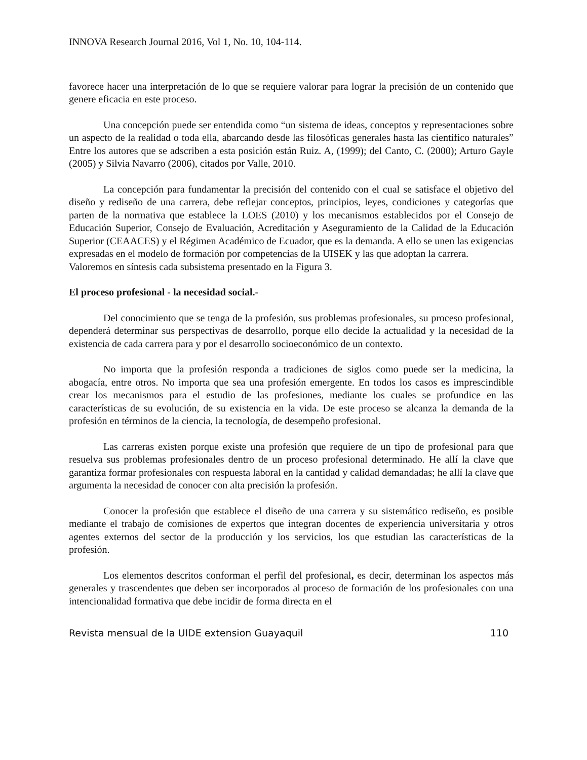INNOVA Research Journal 2016, Vol 1, No. 10, 104-114.
favorece hacer una interpretación de lo que se requiere valorar para lograr la precisión de un contenido que genere eficacia en este proceso.
Una concepción puede ser entendida como “un sistema de ideas, conceptos y representaciones sobre un aspecto de la realidad o toda ella, abarcando desde las filosóficas generales hasta las científico naturales” Entre los autores que se adscriben a esta posición están Ruiz. A, (1999); del Canto, C. (2000); Arturo Gayle (2005) y Silvia Navarro (2006), citados por Valle, 2010.
La concepción para fundamentar la precisión del contenido con el cual se satisface el objetivo del diseño y rediseño de una carrera, debe reflejar conceptos, principios, leyes, condiciones y categorías que parten de la normativa que establece la LOES (2010) y los mecanismos establecidos por el Consejo de Educación Superior, Consejo de Evaluación, Acreditación y Aseguramiento de la Calidad de la Educación Superior (CEAACES) y el Régimen Académico de Ecuador, que es la demanda. A ello se unen las exigencias expresadas en el modelo de formación por competencias de la UISEK y las que adoptan la carrera.
Valoremos en síntesis cada subsistema presentado en la Figura 3.
El proceso profesional - la necesidad social.-
Del conocimiento que se tenga de la profesión, sus problemas profesionales, su proceso profesional, dependerá determinar sus perspectivas de desarrollo, porque ello decide la actualidad y la necesidad de la existencia de cada carrera para y por el desarrollo socioeconómico de un contexto.
No importa que la profesión responda a tradiciones de siglos como puede ser la medicina, la abogacía, entre otros. No importa que sea una profesión emergente. En todos los casos es imprescindible crear los mecanismos para el estudio de las profesiones, mediante los cuales se profundice en las características de su evolución, de su existencia en la vida. De este proceso se alcanza la demanda de la profesión en términos de la ciencia, la tecnología, de desempeño profesional.
Las carreras existen porque existe una profesión que requiere de un tipo de profesional para que resuelva sus problemas profesionales dentro de un proceso profesional determinado. He allí la clave que garantiza formar profesionales con respuesta laboral en la cantidad y calidad demandadas; he allí la clave que argumenta la necesidad de conocer con alta precisión la profesión.
Conocer la profesión que establece el diseño de una carrera y su sistemático rediseño, es posible mediante el trabajo de comisiones de expertos que integran docentes de experiencia universitaria y otros agentes externos del sector de la producción y los servicios, los que estudian las características de la profesión.
Los elementos descritos conforman el perfil del profesional, es decir, determinan los aspectos más generales y trascendentes que deben ser incorporados al proceso de formación de los profesionales con una intencionalidad formativa que debe incidir de forma directa en el
Revista mensual de la UIDE extension Guayaquil 110